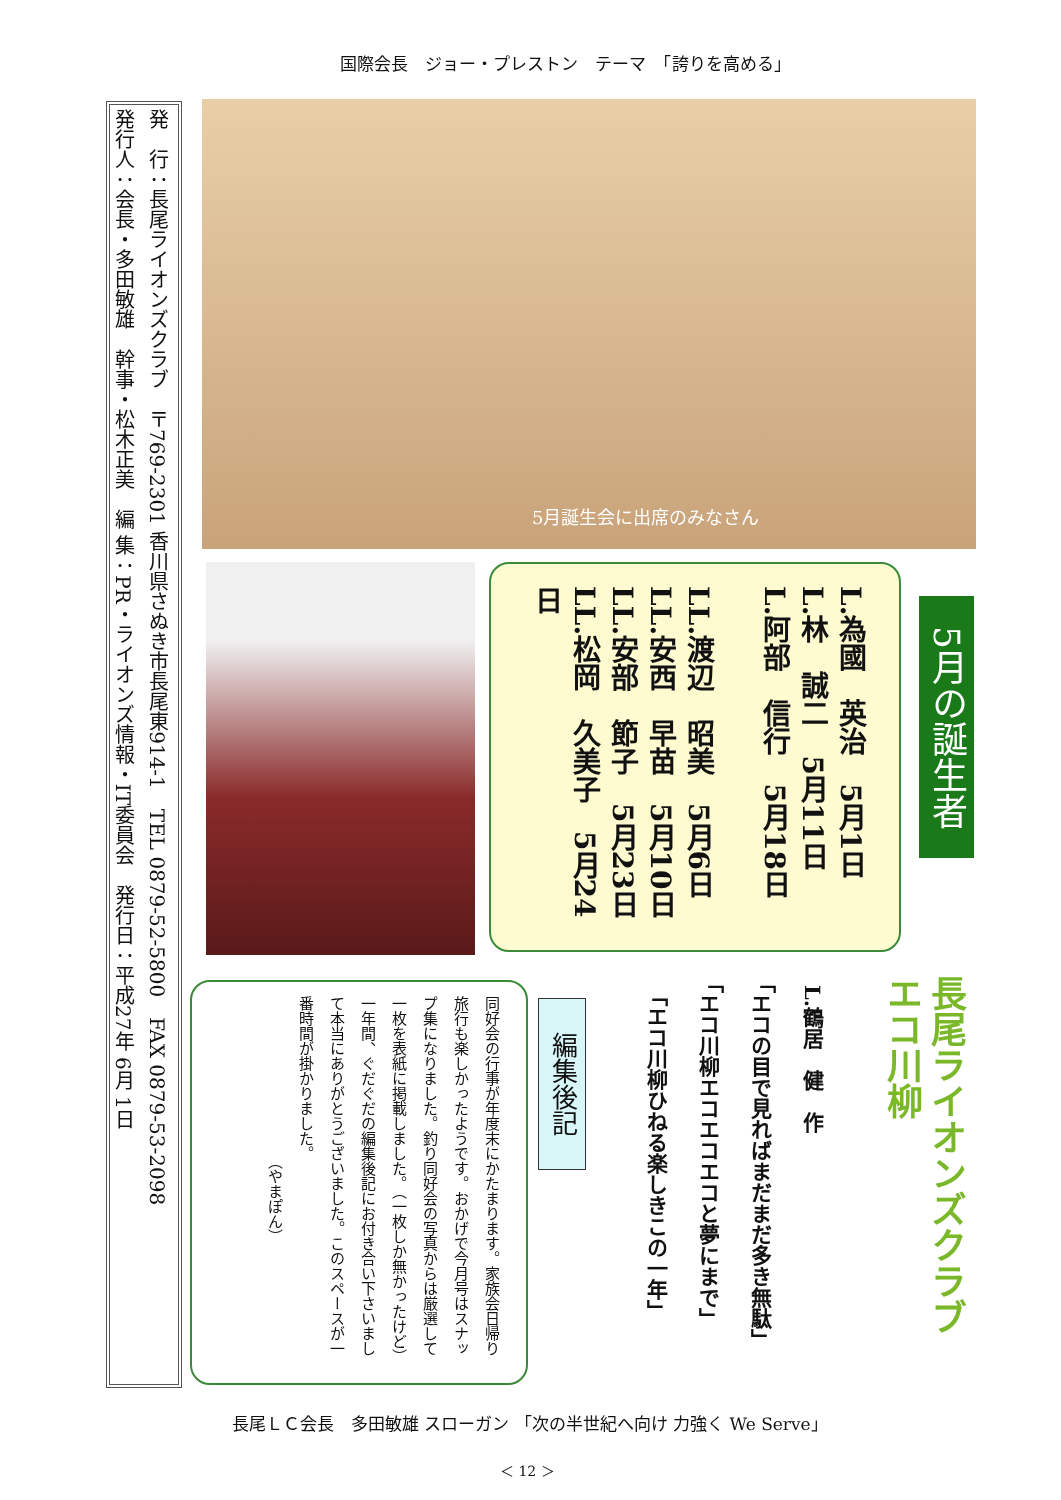国際会長　ジョー・プレストン　テーマ　「誇りを高める」
発　行：長尾ライオンズクラブ　〒769-2301 香川県さぬき市長尾東914-1　TEL 0879-52-5800　FAX 0879-53-2098
発行人：会長・多田敏雄　幹事・松木正美　編 集：PR・ライオンズ情報・IT委員会　発行日：平成27年 6月 1日
5月誕生会に出席のみなさん
L.為國　英治　5月1日
L.林　誠二　5月11日
L.阿部　信行　5月18日
　
LL.渡辺　昭美　5月6日
LL.安西　早苗　5月10日
LL.安部　節子　5月23日
LL.松岡　久美子　5月24日
5月の誕生者
長尾ライオンズクラブ
エコ川柳
L.鶴居　健　作
「エコの目で見ればまだまだ多き無駄」
「エコ川柳エコエコエコと夢にまで」
「エコ川柳ひねる楽しきこの一年」
編集後記
同好会の行事が年度末にかたまります。家族会日帰り旅行も楽しかったようです。おかげで今月号はスナップ集になりました。釣り同好会の写真からは厳選して一枚を表紙に掲載しました。（一枚しか無かったけど）
一年間、ぐだぐだの編集後記にお付き合い下さいまして本当にありがとうございました。このスペースが一番時間が掛かりました。
　　　　　　　　　　　（やまぽん）
長尾ＬＣ会長　多田敏雄 スローガン 「次の半世紀へ向け 力強く We Serve」
＜ 12 ＞